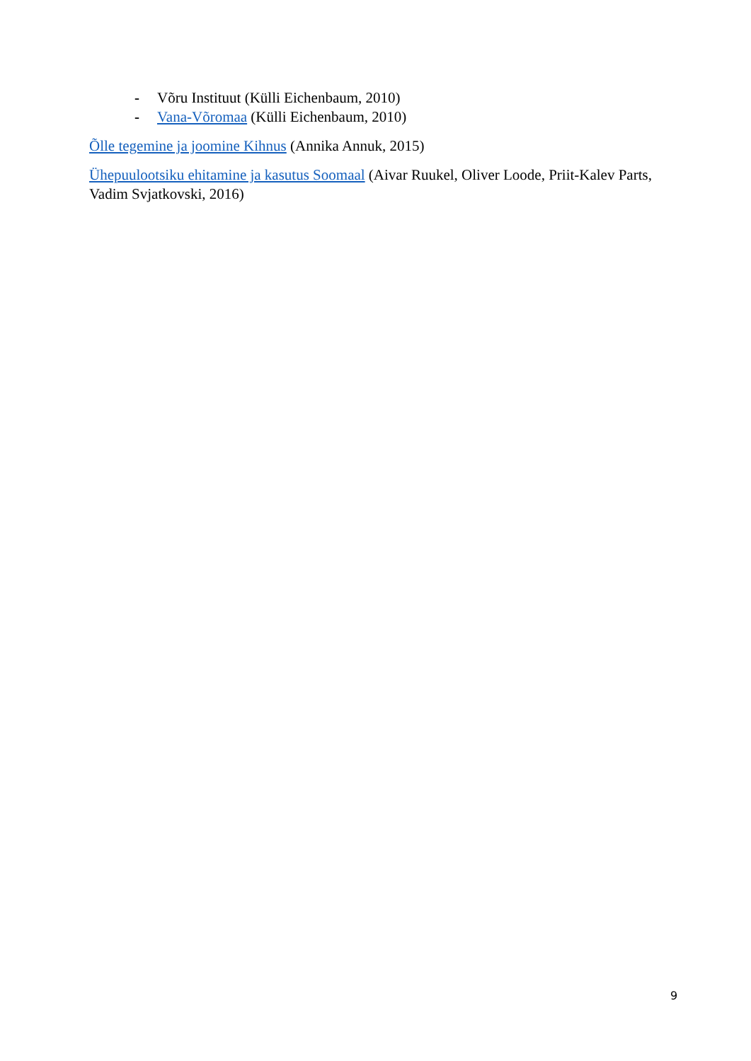- Võru Instituut (Külli Eichenbaum, 2010)
- Vana-Võromaa (Külli Eichenbaum, 2010)
Õlle tegemine ja joomine Kihnus (Annika Annuk, 2015)
Ühepuulootsiku ehitamine ja kasutus Soomaal (Aivar Ruukel, Oliver Loode, Priit-Kalev Parts, Vadim Svjatkovski, 2016)
9